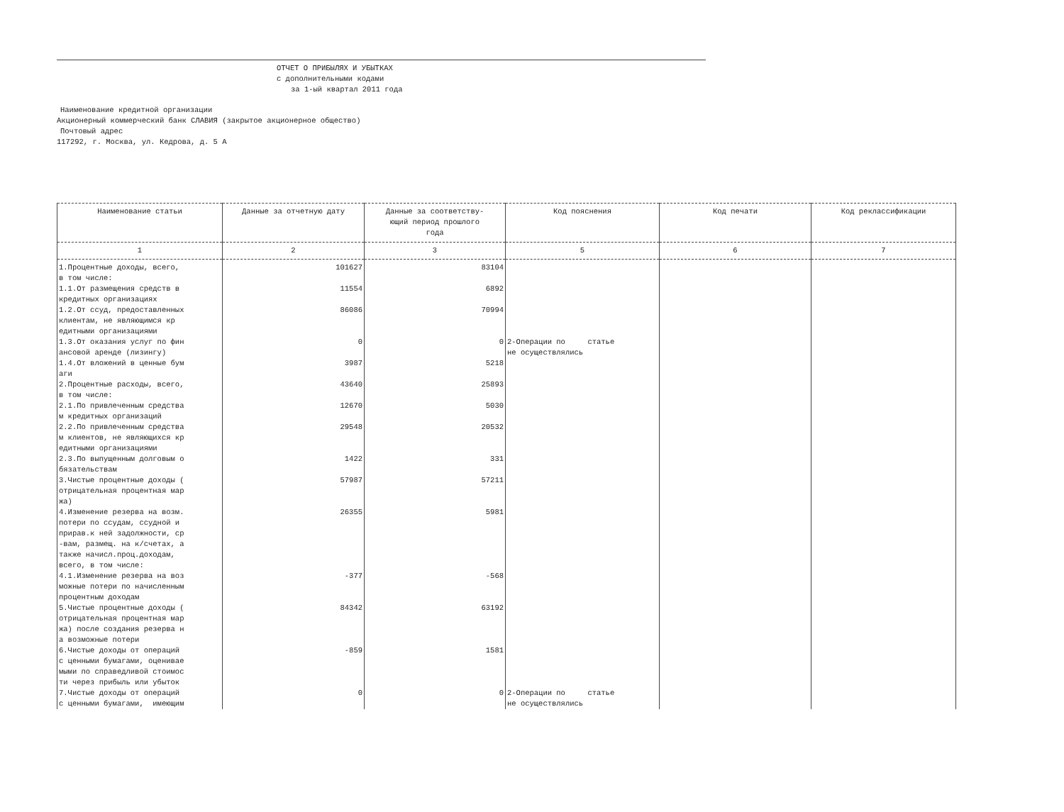ОТЧЕТ О ПРИБЫЛЯХ И УБЫТКАХ
с дополнительными кодами
за 1-ый квартал 2011 года
Наименование кредитной организации
Акционерный коммерческий банк СЛАВИЯ (закрытое акционерное общество)
Почтовый адрес
117292, г. Москва, ул. Кедрова, д. 5 А
| Наименование статьи | Данные за отчетную дату | Данные за соответству- ющий период прошлого года | Код пояснения | Код печати | Код реклассификации |
| --- | --- | --- | --- | --- | --- |
| 1 | 2 | 3 | 5 | 6 | 7 |
| 1.Процентные доходы, всего, в том числе: | 101627 | 83104 | | | |
| 1.1.От размещения средств в кредитных организациях | 11554 | 6892 | | | |
| 1.2.От ссуд, предоставленных клиентам, не являющимся кр едитными организациями | 86086 | 70994 | | | |
| 1.3.От оказания услуг по фин ансовой аренде (лизингу) | 0 | 0 | 2-Операции по статье не осуществлялись | | |
| 1.4.От вложений в ценные бум аги | 3987 | 5218 | | | |
| 2.Процентные расходы, всего, в том числе: | 43640 | 25893 | | | |
| 2.1.По привлеченным средства м кредитных организаций | 12670 | 5030 | | | |
| 2.2.По привлеченным средства м клиентов, не являющихся кр едитными организациями | 29548 | 20532 | | | |
| 2.3.По выпущенным долговым о бязательствам | 1422 | 331 | | | |
| 3.Чистые процентные доходы ( отрицательная процентная мар жа) | 57987 | 57211 | | | |
| 4.Изменение резерва на возм. потери по ссудам, ссудной и прирав.к ней задолжности, ср -вам, размещ. на к/счетах, а также начисл.проц.доходам, всего, в том числе: | 26355 | 5981 | | | |
| 4.1.Изменение резерва на воз можные потери по начисленным процентным доходам | -377 | -568 | | | |
| 5.Чистые процентные доходы ( отрицательная процентная мар жа) после создания резерва н а возможные потери | 84342 | 63192 | | | |
| 6.Чистые доходы от операций с ценными бумагами, оценивае мыми по справедливой стоимос ти через прибыль или убыток | -859 | 1581 | | | |
| 7.Чистые доходы от операций с ценными бумагами, имеющим | 0 | 0 | 2-Операции по статье не осуществлялись | | |